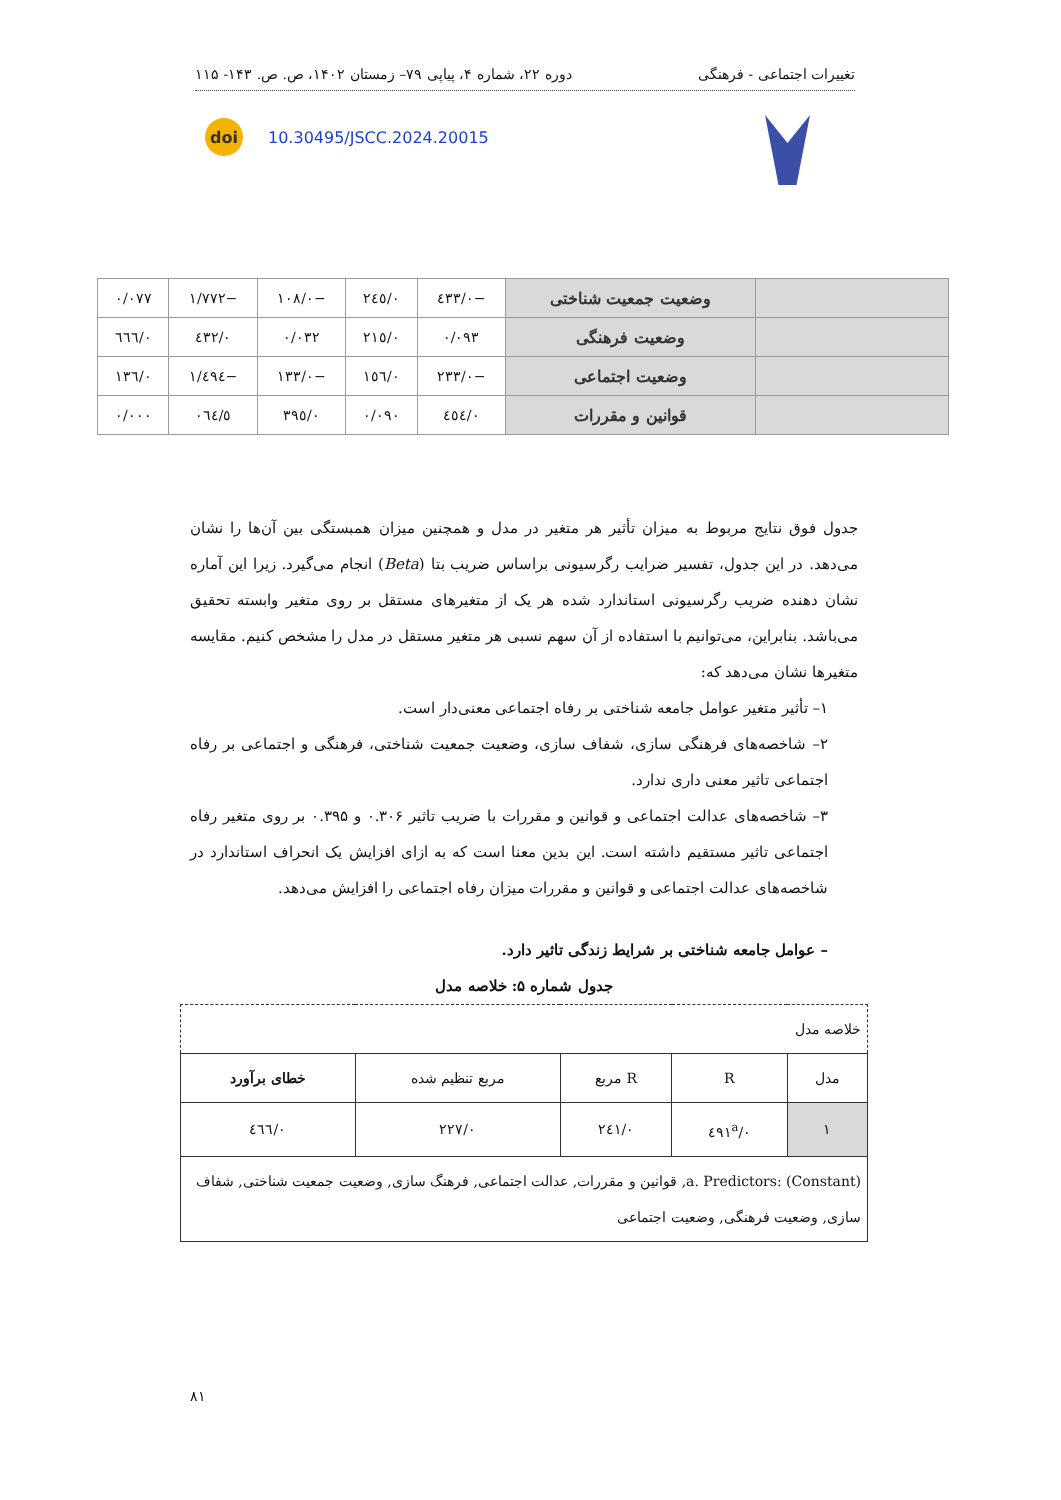تغییرات اجتماعی - فرهنگی دوره ۲۲، شماره ۴، پیاپی ۷۹– زمستان ۱۴۰۲، ص. ص. ۱۴۳- ۱۱۵
doi 10.30495/JSCC.2024.20015
| | وضعیت جمعیت شناختی | −۰/٤٣٣ | ۰/٢٤٥ | −۰/١۰٨ | −١/٧٧٢ | ۰/۰٧٧ |
| | وضعیت فرهنگی | ۰/۰٩٣ | ۰/٢١٥ | ۰/۰٣٢ | ۰/٤٣٢ | ۰/٦٦٦ |
| | وضعیت اجتماعی | −۰/٢٣٣ | ۰/١٥٦ | −۰/١٣٣ | −١/٤٩٤ | ۰/١٣٦ |
| | قوانین و مقررات | ۰/٤٥٤ | ۰/۰٩۰ | ۰/٣٩٥ | ٥/۰٦٤ | ۰/۰۰۰ |
جدول فوق نتایج مربوط به میزان تأثیر هر متغیر در مدل و همچنین میزان همبستگی بین آن‌ها را نشان می‌دهد. در این جدول، تفسیر ضرایب رگرسیونی براساس ضریب بتا (Beta) انجام می‌گیرد. زیرا این آماره نشان دهنده ضریب رگرسیونی استاندارد شده هر یک از متغیرهای مستقل بر روی متغیر وابسته تحقیق می‌باشد. بنابراین، می‌توانیم با استفاده از آن سهم نسبی هر متغیر مستقل در مدل را مشخص کنیم. مقایسه متغیرها نشان می‌دهد که:
۱– تأثیر متغیر عوامل جامعه شناختی بر رفاه اجتماعی معنی‌دار است.
۲– شاخصه‌های فرهنگی سازی، شفاف سازی، وضعیت جمعیت شناختی، فرهنگی و اجتماعی بر رفاه اجتماعی تاثیر معنی داری ندارد.
۳– شاخصه‌های عدالت اجتماعی و قوانین و مقررات با ضریب تاثیر ۰.۳۰۶ و ۰.۳۹۵ بر روی متغیر رفاه اجتماعی تاثیر مستقیم داشته است. این بدین معنا است که به ازای افزایش یک انحراف استاندارد در شاخصه‌های عدالت اجتماعی و قوانین و مقررات میزان رفاه اجتماعی را افزایش می‌دهد.
– عوامل جامعه شناختی بر شرایط زندگی تاثیر دارد.
جدول شماره ۵: خلاصه مدل
| خلاصه مدل | | | | |
| مدل | R | R مربع | مربع تنظیم شده | خطای برآورد |
| ١ | ۰/٤٩١<sup>a</sup> | ۰/٢٤١ | ۰/٢٢٧ | ۰/٤٦٦ |
| a. Predictors: (Constant), قوانین و مقررات, عدالت اجتماعی, فرهنگ سازی, وضعیت جمعیت شناختی, شفاف سازی, وضعیت فرهنگی, وضعیت اجتماعی | | | | |
۸۱